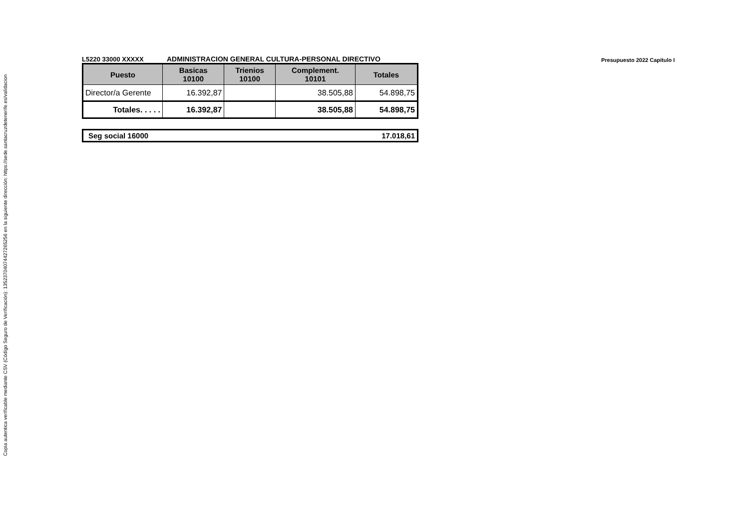Copia autentica verificable mediante CSV (Código Seguro de Verificación): 13523704074427265256 en la siguiente dirección: https://sede.santacruzdetenerife.es/validacion
L5220 33000 XXXXX
ADMINISTRACION GENERAL CULTURA-PERSONAL DIRECTIVO
Presupuesto 2022 Capítulo I
| Puesto | Basicas 10100 | Trienios 10100 | Complement. 10101 | Totales |
| --- | --- | --- | --- | --- |
| Director/a Gerente | 16.392,87 | | 38.505,88 | 54.898,75 |
| Totales. . . . . | 16.392,87 | | 38.505,88 | 54.898,75 |
Seg social 16000 17.018,61